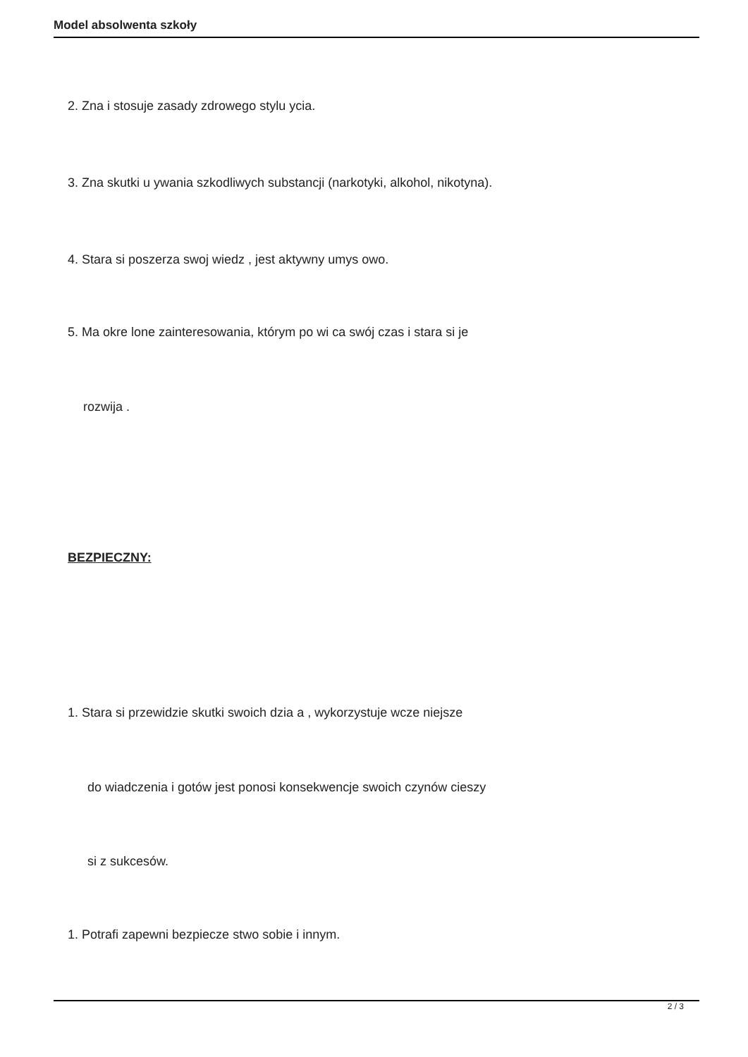Model absolwenta szkoły
2. Zna i stosuje zasady zdrowego stylu ycia.
3. Zna skutki u ywania szkodliwych substancji (narkotyki, alkohol, nikotyna).
4. Stara si poszerza swoj wiedz , jest aktywny umys owo.
5. Ma okre lone zainteresowania, którym po wi ca swój czas i stara si je
rozwija .
BEZPIECZNY:
1. Stara si przewidzie skutki swoich dzia a , wykorzystuje wcze niejsze
do wiadczenia i gotów jest ponosi konsekwencje swoich czynów cieszy
si z sukcesów.
1. Potrafi zapewni bezpiecze stwo sobie i innym.
2 / 3